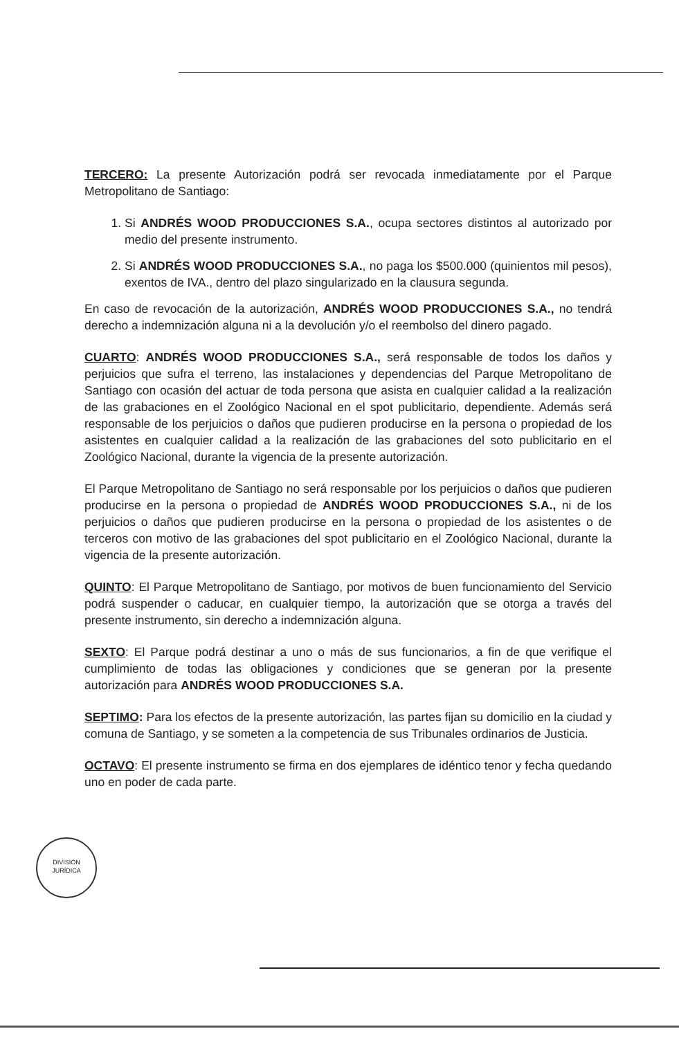TERCERO: La presente Autorización podrá ser revocada inmediatamente por el Parque Metropolitano de Santiago:
1. Si ANDRÉS WOOD PRODUCCIONES S.A., ocupa sectores distintos al autorizado por medio del presente instrumento.
2. Si ANDRÉS WOOD PRODUCCIONES S.A., no paga los $500.000 (quinientos mil pesos), exentos de IVA., dentro del plazo singularizado en la clausura segunda.
En caso de revocación de la autorización, ANDRÉS WOOD PRODUCCIONES S.A., no tendrá derecho a indemnización alguna ni a la devolución y/o el reembolso del dinero pagado.
CUARTO: ANDRÉS WOOD PRODUCCIONES S.A., será responsable de todos los daños y perjuicios que sufra el terreno, las instalaciones y dependencias del Parque Metropolitano de Santiago con ocasión del actuar de toda persona que asista en cualquier calidad a la realización de las grabaciones en el Zoológico Nacional en el spot publicitario, dependiente. Además será responsable de los perjuicios o daños que pudieren producirse en la persona o propiedad de los asistentes en cualquier calidad a la realización de las grabaciones del soto publicitario en el Zoológico Nacional, durante la vigencia de la presente autorización.
El Parque Metropolitano de Santiago no será responsable por los perjuicios o daños que pudieren producirse en la persona o propiedad de ANDRÉS WOOD PRODUCCIONES S.A., ni de los perjuicios o daños que pudieren producirse en la persona o propiedad de los asistentes o de terceros con motivo de las grabaciones del spot publicitario en el Zoológico Nacional, durante la vigencia de la presente autorización.
QUINTO: El Parque Metropolitano de Santiago, por motivos de buen funcionamiento del Servicio podrá suspender o caducar, en cualquier tiempo, la autorización que se otorga a través del presente instrumento, sin derecho a indemnización alguna.
SEXTO: El Parque podrá destinar a uno o más de sus funcionarios, a fin de que verifique el cumplimiento de todas las obligaciones y condiciones que se generan por la presente autorización para ANDRÉS WOOD PRODUCCIONES S.A.
SEPTIMO: Para los efectos de la presente autorización, las partes fijan su domicilio en la ciudad y comuna de Santiago, y se someten a la competencia de sus Tribunales ordinarios de Justicia.
OCTAVO: El presente instrumento se firma en dos ejemplares de idéntico tenor y fecha quedando uno en poder de cada parte.
DIVISIÓN
JURÍDICA